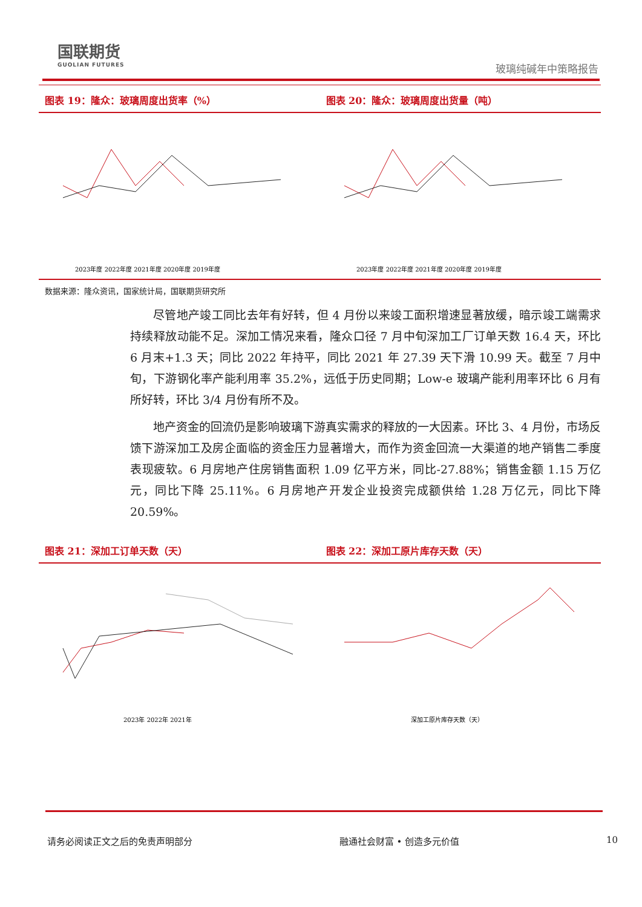国联期货
GUOLIAN FUTURES
玻璃纯碱年中策略报告
图表 19：隆众：玻璃周度出货率（%）
2023年度 2022年度 2021年度 2020年度 2019年度
图表 20：隆众：玻璃周度出货量（吨）
2023年度 2022年度 2021年度 2020年度 2019年度
数据来源：隆众资讯，国家统计局，国联期货研究所
尽管地产竣工同比去年有好转，但 4 月份以来竣工面积增速显著放缓，暗示竣工端需求持续释放动能不足。深加工情况来看，隆众口径 7 月中旬深加工厂订单天数 16.4 天，环比 6 月末+1.3 天；同比 2022 年持平，同比 2021 年 27.39 天下滑 10.99 天。截至 7 月中旬，下游钢化率产能利用率 35.2%，远低于历史同期；Low-e 玻璃产能利用率环比 6 月有所好转，环比 3/4 月份有所不及。
地产资金的回流仍是影响玻璃下游真实需求的释放的一大因素。环比 3、4 月份，市场反馈下游深加工及房企面临的资金压力显著增大，而作为资金回流一大渠道的地产销售二季度表现疲软。6 月房地产住房销售面积 1.09 亿平方米，同比-27.88%；销售金额 1.15 万亿元，同比下降 25.11%。6 月房地产开发企业投资完成额供给 1.28 万亿元，同比下降 20.59%。
图表 21：深加工订单天数（天）
2023年 2022年 2021年
图表 22：深加工原片库存天数（天）
深加工原片库存天数（天）
请务必阅读正文之后的免责声明部分 融通社会财富 • 创造多元价值 10